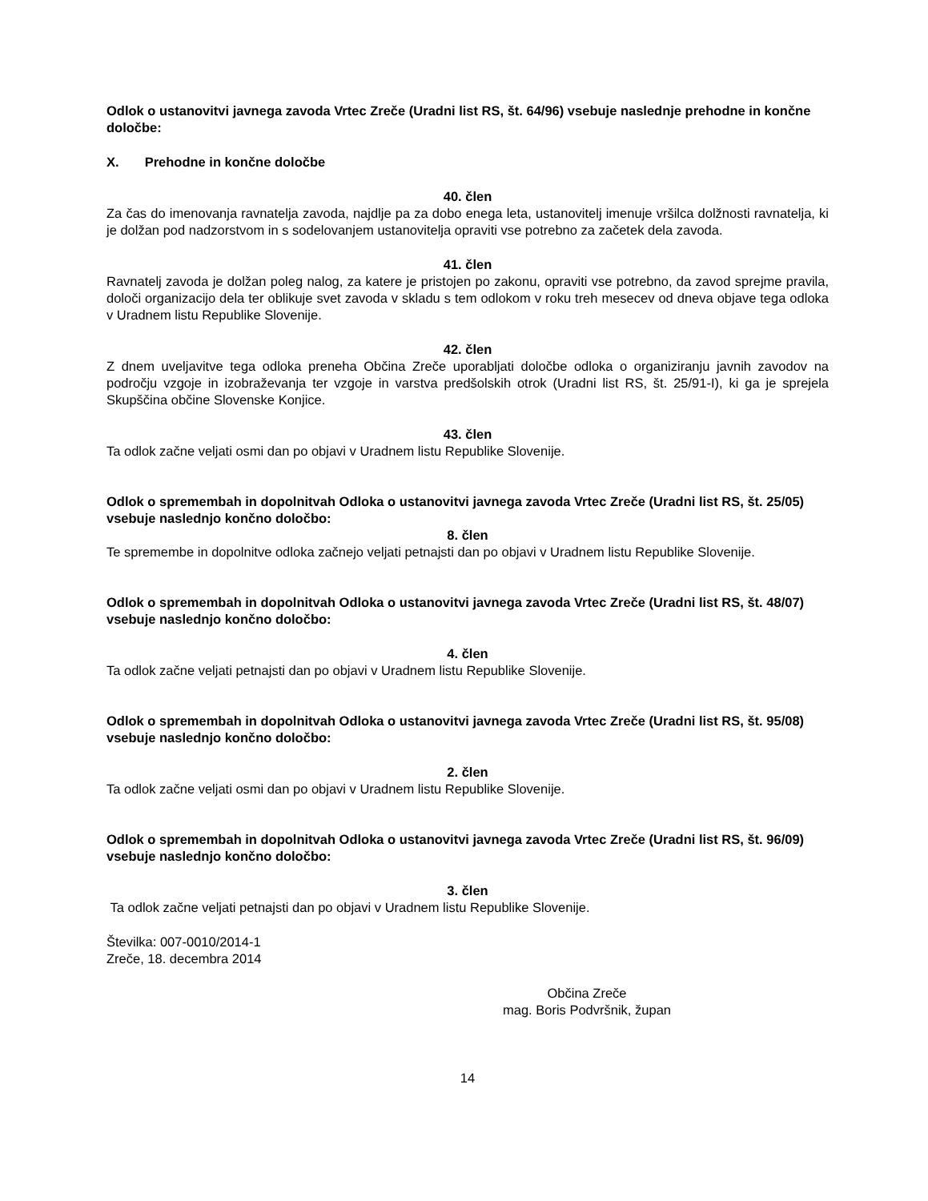Odlok o ustanovitvi javnega zavoda Vrtec Zreče (Uradni list RS, št. 64/96) vsebuje naslednje prehodne in končne določbe:
X. Prehodne in končne določbe
40. člen
Za čas do imenovanja ravnatelja zavoda, najdlje pa za dobo enega leta, ustanovitelj imenuje vršilca dolžnosti ravnatelja, ki je dolžan pod nadzorstvom in s sodelovanjem ustanovitelja opraviti vse potrebno za začetek dela zavoda.
41. člen
Ravnatelj zavoda je dolžan poleg nalog, za katere je pristojen po zakonu, opraviti vse potrebno, da zavod sprejme pravila, določi organizacijo dela ter oblikuje svet zavoda v skladu s tem odlokom v roku treh mesecev od dneva objave tega odloka v Uradnem listu Republike Slovenije.
42. člen
Z dnem uveljavitve tega odloka preneha Občina Zreče uporabljati določbe odloka o organiziranju javnih zavodov na področju vzgoje in izobraževanja ter vzgoje in varstva predšolskih otrok (Uradni list RS, št. 25/91-I), ki ga je sprejela Skupščina občine Slovenske Konjice.
43. člen
Ta odlok začne veljati osmi dan po objavi v Uradnem listu Republike Slovenije.
Odlok o spremembah in dopolnitvah Odloka o ustanovitvi javnega zavoda Vrtec Zreče (Uradni list RS, št. 25/05) vsebuje naslednjo končno določbo:
8. člen
Te spremembe in dopolnitve odloka začnejo veljati petnajsti dan po objavi v Uradnem listu Republike Slovenije.
Odlok o spremembah in dopolnitvah Odloka o ustanovitvi javnega zavoda Vrtec Zreče (Uradni list RS, št. 48/07) vsebuje naslednjo končno določbo:
4. člen
Ta odlok začne veljati petnajsti dan po objavi v Uradnem listu Republike Slovenije.
Odlok o spremembah in dopolnitvah Odloka o ustanovitvi javnega zavoda Vrtec Zreče (Uradni list RS, št. 95/08) vsebuje naslednjo končno določbo:
2. člen
Ta odlok začne veljati osmi dan po objavi v Uradnem listu Republike Slovenije.
Odlok o spremembah in dopolnitvah Odloka o ustanovitvi javnega zavoda Vrtec Zreče (Uradni list RS, št. 96/09) vsebuje naslednjo končno določbo:
3. člen
Ta odlok začne veljati petnajsti dan po objavi v Uradnem listu Republike Slovenije.
Številka: 007-0010/2014-1
Zreče, 18. decembra 2014
Občina Zreče
mag. Boris Podvršnik, župan
14